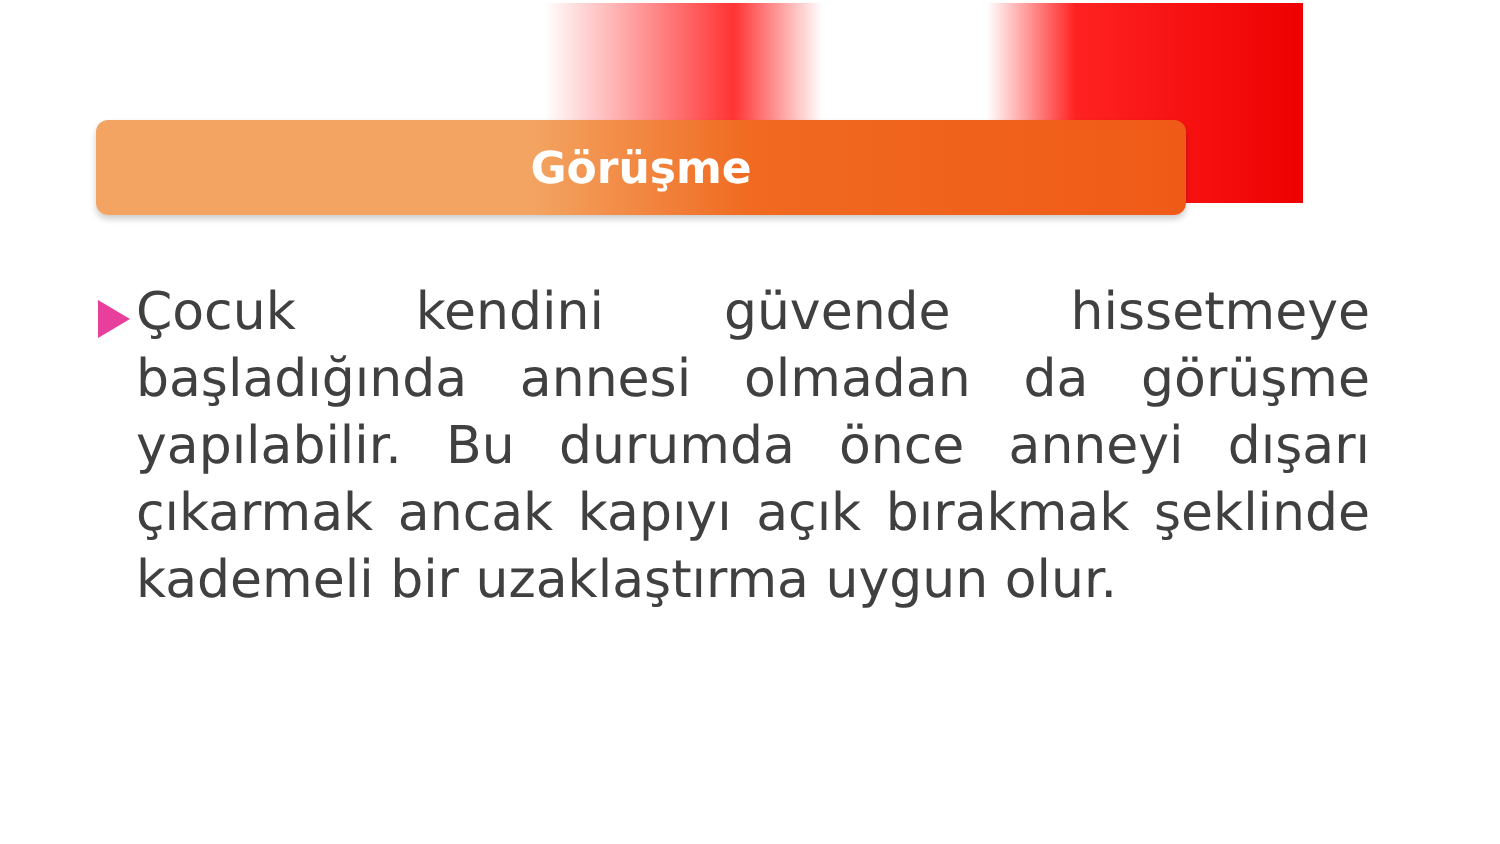Görüşme
Çocuk kendini güvende hissetmeye başladığında annesi olmadan da görüşme yapılabilir. Bu durumda önce anneyi dışarı çıkarmak ancak kapıyı açık bırakmak şeklinde kademeli bir uzaklaştırma uygun olur.